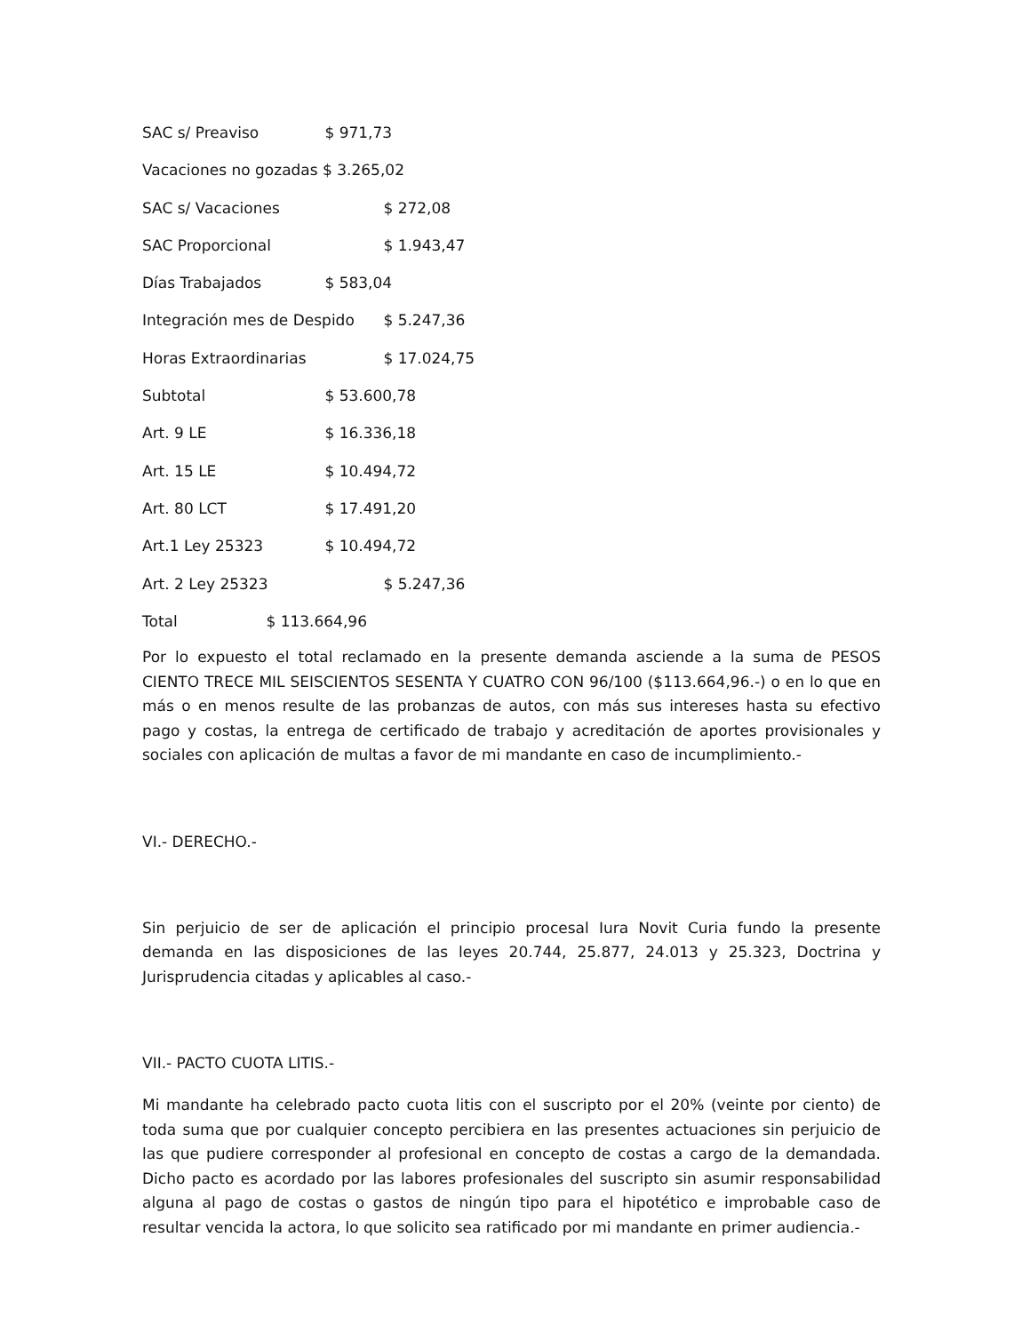SAC s/ Preaviso $ 971,73
Vacaciones no gozadas $ 3.265,02
SAC s/ Vacaciones $ 272,08
SAC Proporcional $ 1.943,47
Días Trabajados $ 583,04
Integración mes de Despido $ 5.247,36
Horas Extraordinarias $ 17.024,75
Subtotal $ 53.600,78
Art. 9 LE $ 16.336,18
Art. 15 LE $ 10.494,72
Art. 80 LCT $ 17.491,20
Art.1 Ley 25323 $ 10.494,72
Art. 2 Ley 25323 $ 5.247,36
Total $ 113.664,96
Por lo expuesto el total reclamado en la presente demanda asciende a la suma de PESOS CIENTO TRECE MIL SEISCIENTOS SESENTA Y CUATRO CON 96/100 ($113.664,96.-) o en lo que en más o en menos resulte de las probanzas de autos, con más sus intereses hasta su efectivo pago y costas, la entrega de certificado de trabajo y acreditación de aportes provisionales y sociales con aplicación de multas a favor de mi mandante en caso de incumplimiento.-
VI.- DERECHO.-
Sin perjuicio de ser de aplicación el principio procesal Iura Novit Curia fundo la presente demanda en las disposiciones de las leyes 20.744, 25.877, 24.013 y 25.323, Doctrina y Jurisprudencia citadas y aplicables al caso.-
VII.- PACTO CUOTA LITIS.-
Mi mandante ha celebrado pacto cuota litis con el suscripto por el 20% (veinte por ciento) de toda suma que por cualquier concepto percibiera en las presentes actuaciones sin perjuicio de las que pudiere corresponder al profesional en concepto de costas a cargo de la demandada. Dicho pacto es acordado por las labores profesionales del suscripto sin asumir responsabilidad alguna al pago de costas o gastos de ningún tipo para el hipotético e improbable caso de resultar vencida la actora, lo que solicito sea ratificado por mi mandante en primer audiencia.-